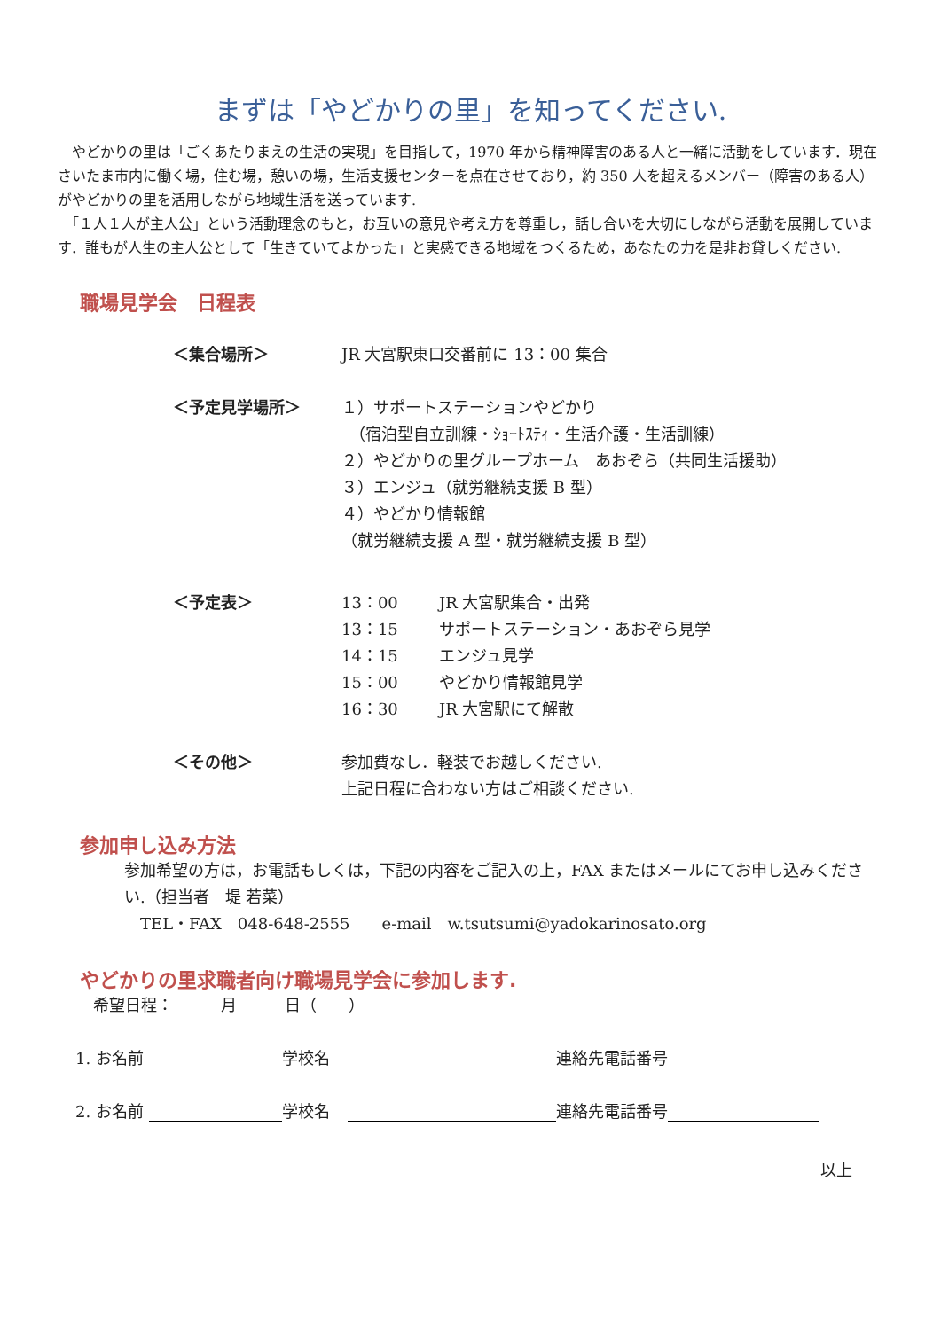まずは「やどかりの里」を知ってください.
　やどかりの里は「ごくあたりまえの生活の実現」を目指して，1970 年から精神障害のある人と一緒に活動をしています．現在さいたま市内に働く場，住む場，憩いの場，生活支援センターを点在させており，約 350 人を超えるメンバー（障害のある人）がやどかりの里を活用しながら地域生活を送っています.
　「１人１人が主人公」という活動理念のもと，お互いの意見や考え方を尊重し，話し合いを大切にしながら活動を展開しています．誰もが人生の主人公として「生きていてよかった」と実感できる地域をつくるため，あなたの力を是非お貸しください.
職場見学会　日程表
＜集合場所＞ JR 大宮駅東口交番前に 13：00 集合
＜予定見学場所＞ １）サポートステーションやどかり
　（宿泊型自立訓練・ｼｮｰﾄｽﾃｨ・生活介護・生活訓練）
２）やどかりの里グループホーム　あおぞら（共同生活援助）
３）エンジュ（就労継続支援 B 型）
４）やどかり情報館
（就労継続支援 A 型・就労継続支援 B 型）
＜予定表＞ 13：00 JR 大宮駅集合・出発
13：15 サポートステーション・あおぞら見学
14：15 エンジュ見学
15：00 やどかり情報館見学
16：30 JR 大宮駅にて解散
＜その他＞ 参加費なし．軽装でお越しください.
上記日程に合わない方はご相談ください.
参加申し込み方法
参加希望の方は，お電話もしくは，下記の内容をご記入の上，FAX またはメールにてお申し込みください.（担当者　堤 若菜）
　TEL・FAX　048-648-2555　　e-mail　w.tsutsumi@yadokarinosato.org
やどかりの里求職者向け職場見学会に参加します.
希望日程：　　　月　　　日（　　）
1. お名前 学校名 連絡先電話番号
2. お名前 学校名 連絡先電話番号
以上